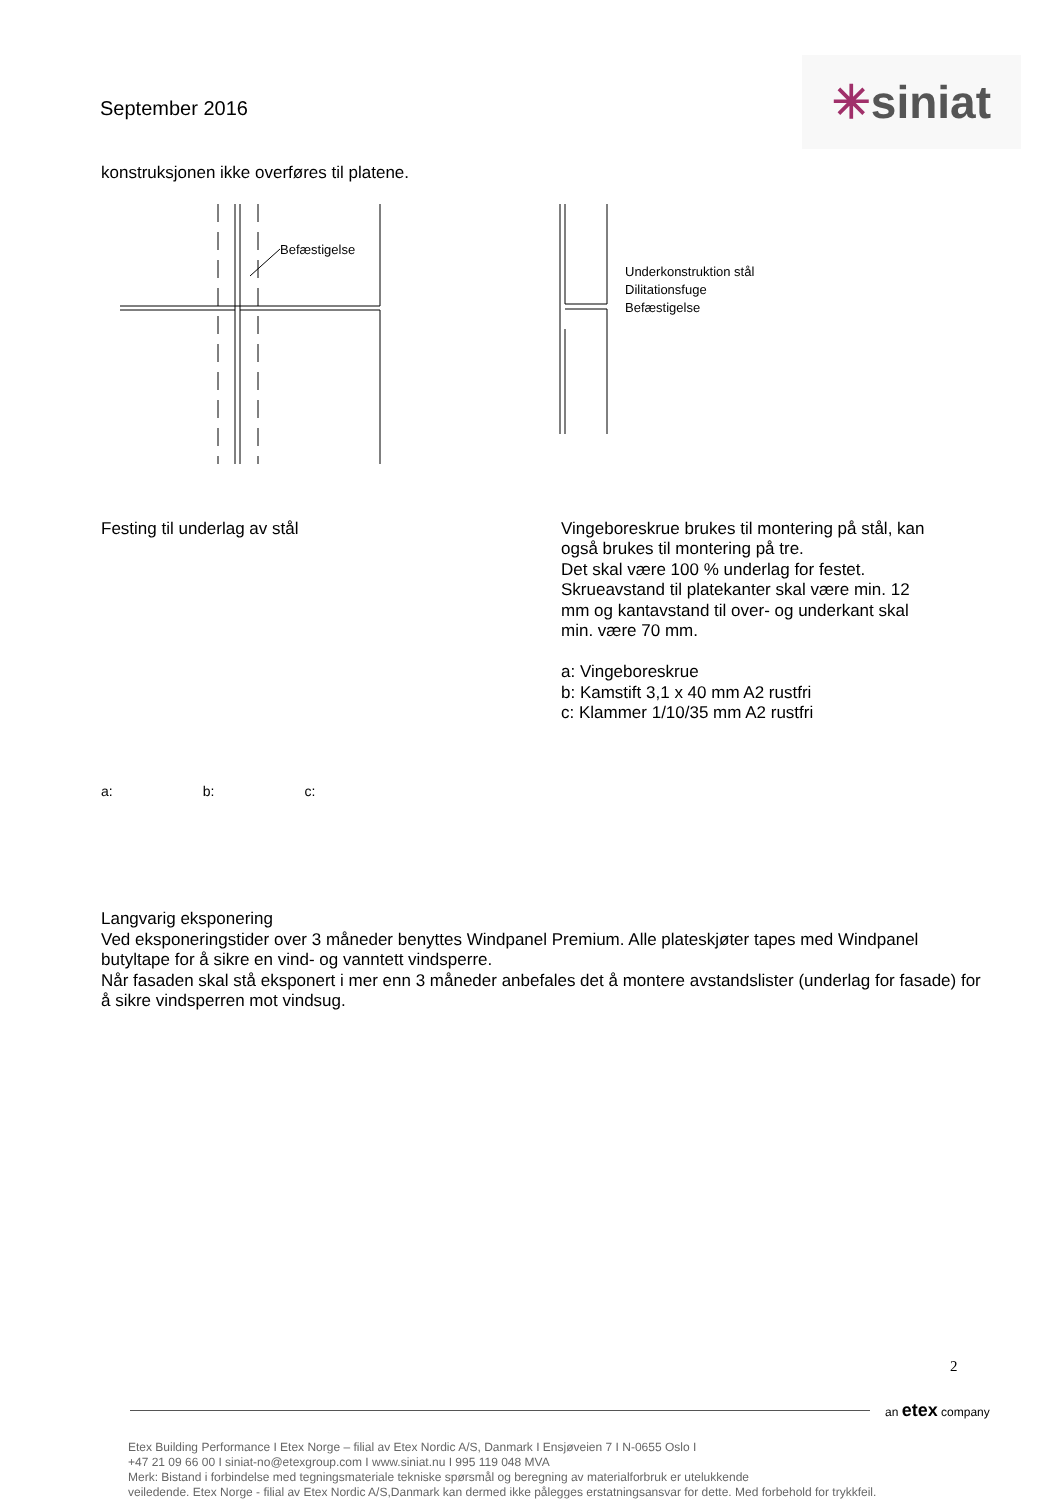September 2016
✳siniat
konstruksjonen ikke overføres til platene.
Befæstigelse
Underkonstruktion stål
Dilitationsfuge
Befæstigelse
Festing til underlag av stål
a: b: c:
Vingeboreskrue brukes til montering på stål, kan
også brukes til montering på tre.
Det skal være 100 % underlag for festet.
Skrueavstand til platekanter skal være min. 12
mm og kantavstand til over- og underkant skal
min. være 70 mm.
a: Vingeboreskrue
b: Kamstift 3,1 x 40 mm A2 rustfri
c: Klammer 1/10/35 mm A2 rustfri
Langvarig eksponering
Ved eksponeringstider over 3 måneder benyttes Windpanel Premium. Alle plateskjøter tapes med Windpanel butyltape for å sikre en vind- og vanntett vindsperre.
Når fasaden skal stå eksponert i mer enn 3 måneder anbefales det å montere avstandslister (underlag for fasade) for å sikre vindsperren mot vindsug.
2
an etex company
Etex Building Performance I Etex Norge – filial av Etex Nordic A/S, Danmark I Ensjøveien 7 I N-0655 Oslo I
+47 21 09 66 00 I siniat-no@etexgroup.com I www.siniat.nu I 995 119 048 MVA
Merk: Bistand i forbindelse med tegningsmateriale tekniske spørsmål og beregning av materialforbruk er utelukkende
veiledende. Etex Norge - filial av Etex Nordic A/S,Danmark kan dermed ikke pålegges erstatningsansvar for dette. Med forbehold for trykkfeil.